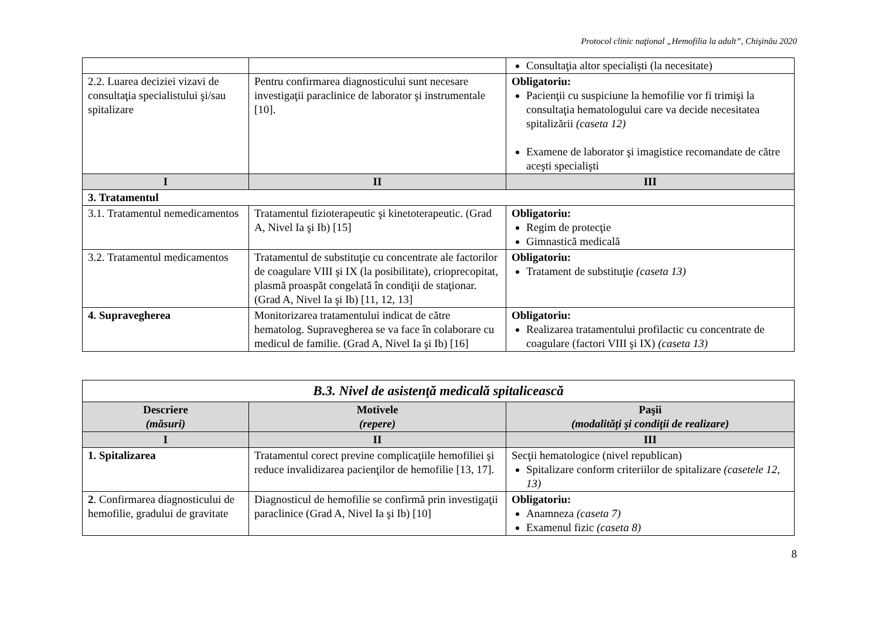Protocol clinic naţional „Hemofilia la adult”, Chişinău 2020
| | | Consultaţia altor specialişti (la necesitate) |
| 2.2. Luarea deciziei vizavi de consultaţia specialistului şi/sau spitalizare | Pentru confirmarea diagnosticului sunt necesare investigaţii paraclinice de laborator şi instrumentale [10]. | Obligatoriu: Pacienţii cu suspiciune la hemofilie vor fi trimişi la consultaţia hematologului care va decide necesitatea spitalizării (caseta 12) Examene de laborator şi imagistice recomandate de către aceşti specialişti |
| I | II | III |
| 3. Tratamentul | | |
| 3.1. Tratamentul nemedicamentos | Tratamentul fizioterapeutic şi kinetoterapeutic. (Grad A, Nivel Ia şi Ib) [15] | Obligatoriu: Regim de protecţie Gimnastică medicală |
| 3.2. Tratamentul medicamentos | Tratamentul de substituţie cu concentrate ale factorilor de coagulare VIII şi IX (la posibilitate), crioprecopitat, plasmă proaspăt congelată în condiţii de staţionar. (Grad A, Nivel Ia şi Ib) [11, 12, 13] | Obligatoriu: Tratament de substituţie (caseta 13) |
| 4. Supravegherea | Monitorizarea tratamentului indicat de către hematolog. Supravegherea se va face în colaborare cu medicul de familie. (Grad A, Nivel Ia şi Ib) [16] | Obligatoriu: Realizarea tratamentului profilactic cu concentrate de coagulare (factori VIII şi IX) (caseta 13) |
| B.3. Nivel de asistenţă medicală spitalicească | | |
| Descriere (măsuri) | Motivele (repere) | Paşii (modalităţi şi condiţii de realizare) |
| I | II | III |
| 1. Spitalizarea | Tratamentul corect previne complicaţiile hemofiliei şi reduce invalidizarea pacienţilor de hemofilie [13, 17]. | Secţii hematologice (nivel republican) Spitalizare conform criteriilor de spitalizare (casetele 12, 13) |
| 2 . Confirmarea diagnosticului de hemofilie, gradului de gravitate | Diagnosticul de hemofilie se confirmă prin investigaţii paraclinice (Grad A, Nivel Ia şi Ib) [10] | Obligatoriu: Anamneza (caseta 7) Examenul fizic (caseta 8) |
8